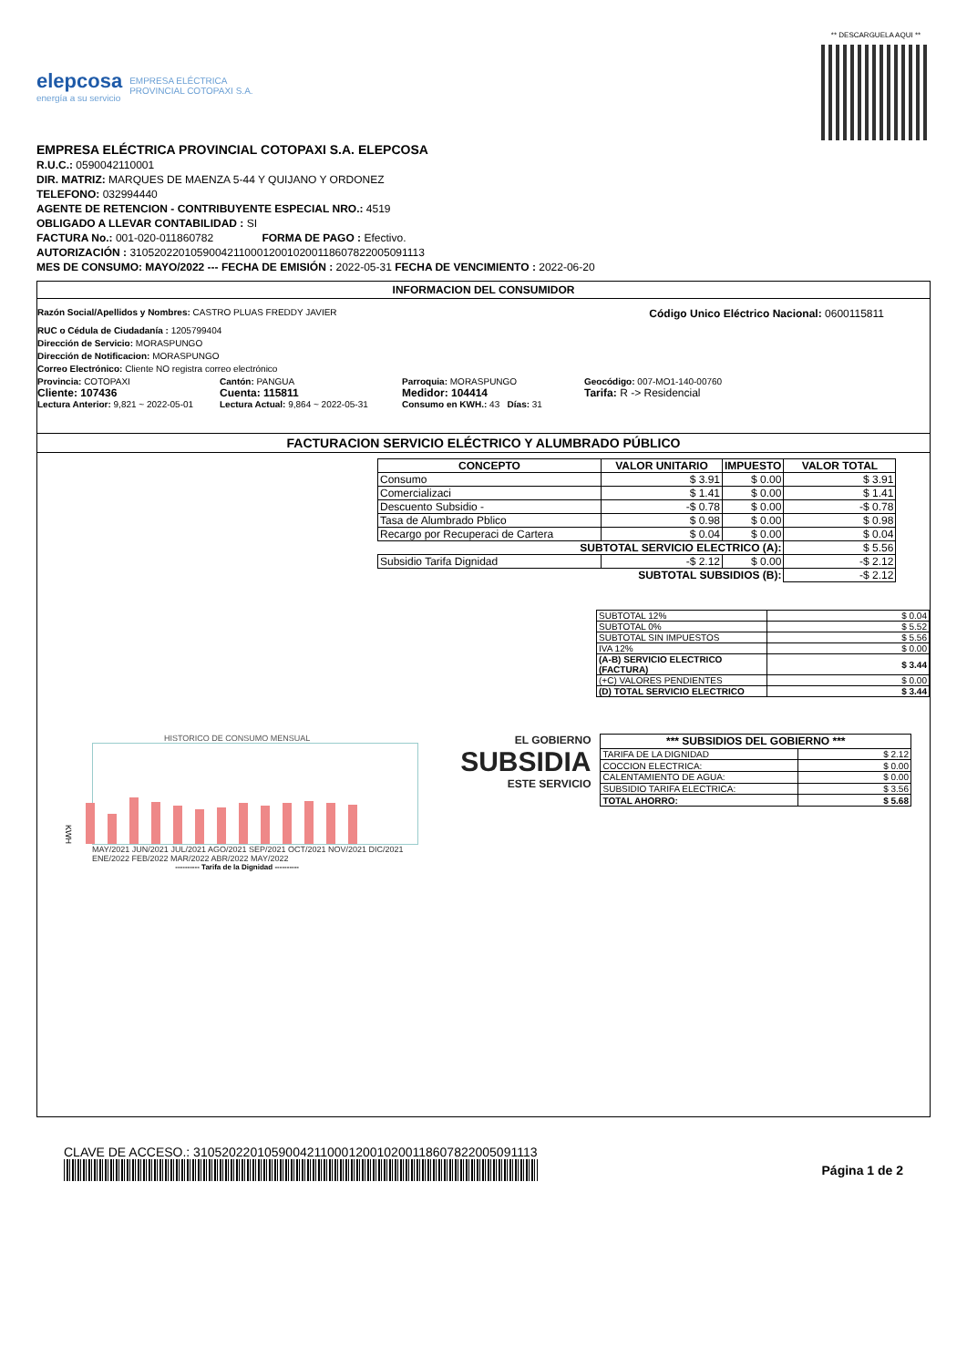elepcosa
energía a su servicio
EMPRESA ELÉCTRICA
PROVINCIAL COTOPAXI S.A.
** DESCARGUELA AQUI **
EMPRESA ELÉCTRICA PROVINCIAL COTOPAXI S.A. ELEPCOSA
R.U.C.: 0590042110001
DIR. MATRIZ: MARQUES DE MAENZA 5-44 Y QUIJANO Y ORDONEZ
TELEFONO: 032994440
AGENTE DE RETENCION - CONTRIBUYENTE ESPECIAL NRO.: 4519
OBLIGADO A LLEVAR CONTABILIDAD : SI
FACTURA No.: 001-020-011860782 FORMA DE PAGO : Efectivo.
AUTORIZACIÓN : 3105202201059004211000120010200118607822005091113
MES DE CONSUMO: MAYO/2022 --- FECHA DE EMISIÓN : 2022-05-31 FECHA DE VENCIMIENTO : 2022-06-20
INFORMACION DEL CONSUMIDOR
Razón Social/Apellidos y Nombres: CASTRO PLUAS FREDDY JAVIER
Código Unico Eléctrico Nacional: 0600115811
RUC o Cédula de Ciudadanía : 1205799404
Dirección de Servicio: MORASPUNGO
Dirección de Notificacion: MORASPUNGO
Correo Electrónico: Cliente NO registra correo electrónico
Provincia: COTOPAXI Cantón: PANGUA Parroquia: MORASPUNGO Geocódigo: 007-MO1-140-00760
Cliente: 107436 Cuenta: 115811 Medidor: 104414 Tarifa: R -> Residencial
Lectura Anterior: 9,821 ~ 2022-05-01 Lectura Actual: 9,864 ~ 2022-05-31 Consumo en KWH.: 43 Días: 31
FACTURACION SERVICIO ELÉCTRICO Y ALUMBRADO PÚBLICO
| CONCEPTO | VALOR UNITARIO | IMPUESTO | VALOR TOTAL |
| --- | --- | --- | --- |
| Consumo | $ 3.91 | $ 0.00 | $ 3.91 |
| Comercializaci | $ 1.41 | $ 0.00 | $ 1.41 |
| Descuento Subsidio - | -$ 0.78 | $ 0.00 | -$ 0.78 |
| Tasa de Alumbrado Pblico | $ 0.98 | $ 0.00 | $ 0.98 |
| Recargo por Recuperaci de Cartera | $ 0.04 | $ 0.00 | $ 0.04 |
| SUBTOTAL SERVICIO ELECTRICO (A): | | | $ 5.56 |
| Subsidio Tarifa Dignidad | -$ 2.12 | $ 0.00 | -$ 2.12 |
| SUBTOTAL SUBSIDIOS (B): | | | -$ 2.12 |
| SUBTOTAL 12% | $ 0.04 |
| SUBTOTAL 0% | $ 5.52 |
| SUBTOTAL SIN IMPUESTOS | $ 5.56 |
| IVA 12% | $ 0.00 |
| (A-B) SERVICIO ELECTRICO (FACTURA) | $ 3.44 |
| (+C) VALORES PENDIENTES | $ 0.00 |
| (D) TOTAL SERVICIO ELECTRICO | $ 3.44 |
HISTORICO DE CONSUMO MENSUAL
KWH
MAY/2021 JUN/2021 JUL/2021 AGO/2021 SEP/2021 OCT/2021 NOV/2021 DIC/2021 ENE/2022 FEB/2022 MAR/2022 ABR/2022 MAY/2022
---------- Tarifa de la Dignidad ----------
EL GOBIERNO
SUBSIDIA
ESTE SERVICIO
| *** SUBSIDIOS DEL GOBIERNO *** | |
| --- | --- |
| TARIFA DE LA DIGNIDAD | $ 2.12 |
| COCCION ELECTRICA: | $ 0.00 |
| CALENTAMIENTO DE AGUA: | $ 0.00 |
| SUBSIDIO TARIFA ELECTRICA: | $ 3.56 |
| TOTAL AHORRO: | $ 5.68 |
CLAVE DE ACCESO.: 3105202201059004211000120010200118607822005091113
Página 1 de 2